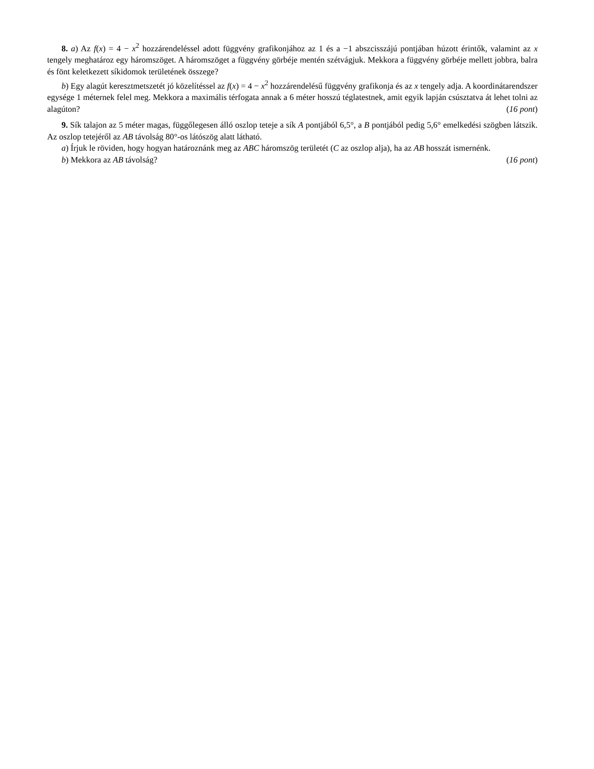8. a) Az f(x) = 4 − x<sup>2</sup> hozzárendeléssel adott függvény grafikonjához az 1 és a −1 abszcisszájú pontjában húzott érintők, valamint az x tengely meghatároz egy háromszöget. A háromszöget a függvény görbéje mentén szétvágjuk. Mekkora a függvény görbéje mellett jobbra, balra és fönt keletkezett síkidomok területének összege?
b) Egy alagút keresztmetszetét jó közelítéssel az f(x) = 4 − x<sup>2</sup> hozzárendelésű függvény grafikonja és az x tengely adja. A koordinátarendszer egysége 1 méternek felel meg. Mekkora a maximális térfogata annak a 6 méter hosszú téglatestnek, amit egyik lapján csúsztatva át lehet tolni az alagúton? (16 pont)
9. Sík talajon az 5 méter magas, függőlegesen álló oszlop teteje a sík A pontjából 6,5°, a B pontjából pedig 5,6° emelkedési szögben látszik. Az oszlop tetejéről az AB távolság 80°-os látószög alatt látható.
a) Írjuk le röviden, hogy hogyan határoznánk meg az ABC háromszög területét (C az oszlop alja), ha az AB hosszát ismernénk.
b) Mekkora az AB távolság? (16 pont)